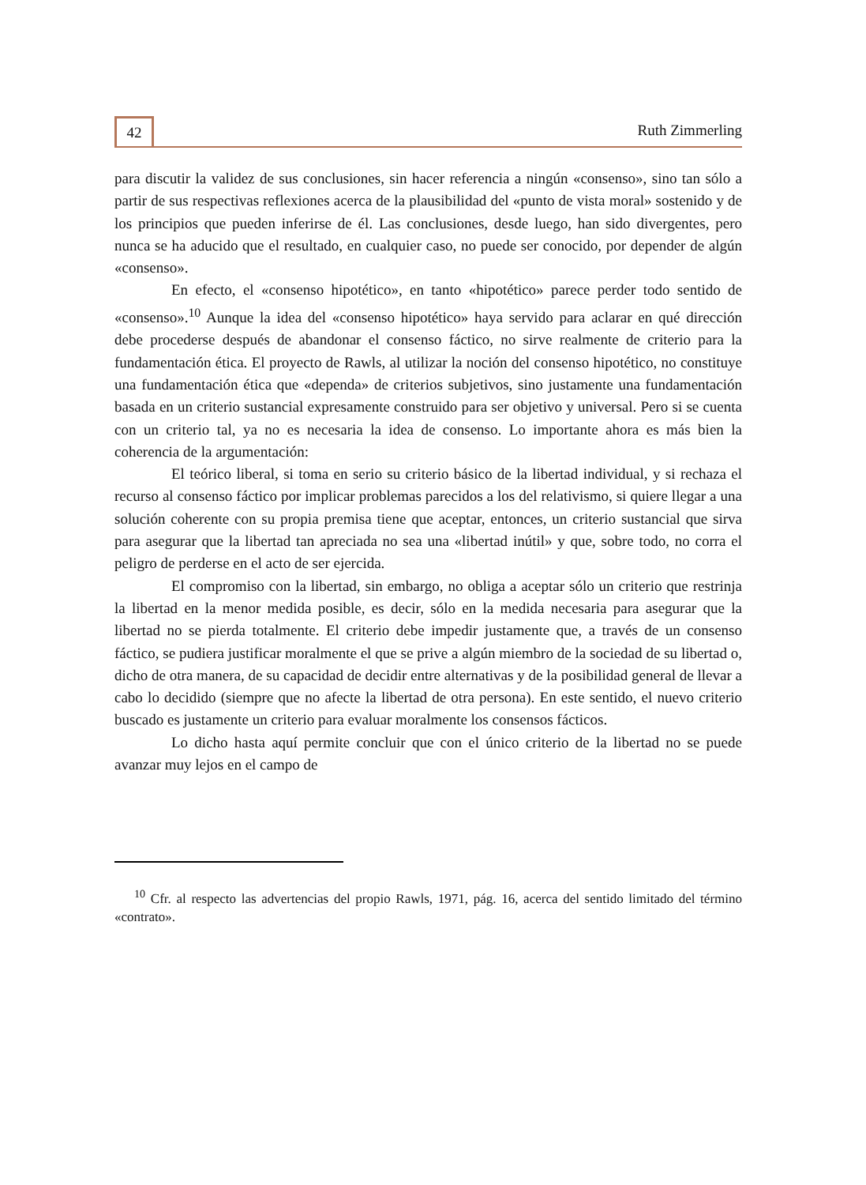42
Ruth Zimmerling
para discutir la validez de sus conclusiones, sin hacer referencia a ningún «consenso», sino tan sólo a partir de sus respectivas reflexiones acerca de la plausibilidad del «punto de vista moral» sostenido y de los principios que pueden inferirse de él. Las conclusiones, desde luego, han sido divergentes, pero nunca se ha aducido que el resultado, en cualquier caso, no puede ser conocido, por depender de algún «consenso».
En efecto, el «consenso hipotético», en tanto «hipotético» parece perder todo sentido de «consenso».<sup>10</sup> Aunque la idea del «consenso hipotético» haya servido para aclarar en qué dirección debe procederse después de abandonar el consenso fáctico, no sirve realmente de criterio para la fundamentación ética. El proyecto de Rawls, al utilizar la noción del consenso hipotético, no constituye una fundamentación ética que «dependa» de criterios subjetivos, sino justamente una fundamentación basada en un criterio sustancial expresamente construido para ser objetivo y universal. Pero si se cuenta con un criterio tal, ya no es necesaria la idea de consenso. Lo importante ahora es más bien la coherencia de la argumentación:
El teórico liberal, si toma en serio su criterio básico de la libertad individual, y si rechaza el recurso al consenso fáctico por implicar problemas parecidos a los del relativismo, si quiere llegar a una solución coherente con su propia premisa tiene que aceptar, entonces, un criterio sustancial que sirva para asegurar que la libertad tan apreciada no sea una «libertad inútil» y que, sobre todo, no corra el peligro de perderse en el acto de ser ejercida.
El compromiso con la libertad, sin embargo, no obliga a aceptar sólo un criterio que restrinja la libertad en la menor medida posible, es decir, sólo en la medida necesaria para asegurar que la libertad no se pierda totalmente. El criterio debe impedir justamente que, a través de un consenso fáctico, se pudiera justificar moralmente el que se prive a algún miembro de la sociedad de su libertad o, dicho de otra manera, de su capacidad de decidir entre alternativas y de la posibilidad general de llevar a cabo lo decidido (siempre que no afecte la libertad de otra persona). En este sentido, el nuevo criterio buscado es justamente un criterio para evaluar moralmente los consensos fácticos.
Lo dicho hasta aquí permite concluir que con el único criterio de la libertad no se puede avanzar muy lejos en el campo de
<sup>10</sup> Cfr. al respecto las advertencias del propio Rawls, 1971, pág. 16, acerca del sentido limitado del término «contrato».